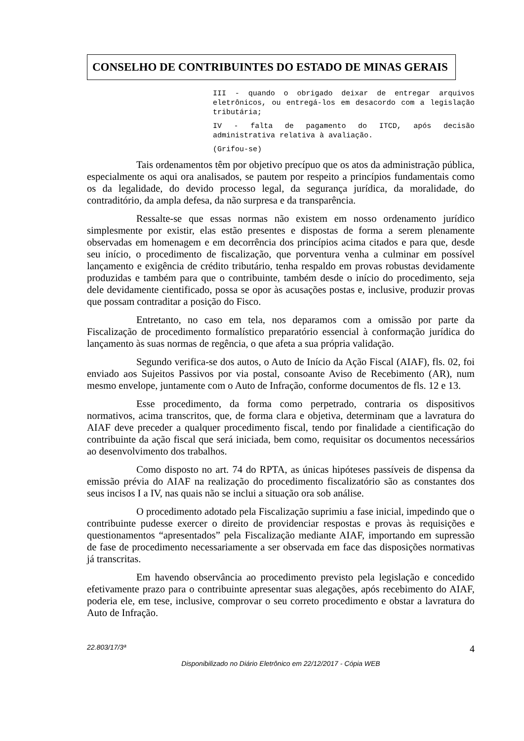CONSELHO DE CONTRIBUINTES DO ESTADO DE MINAS GERAIS
III - quando o obrigado deixar de entregar arquivos eletrônicos, ou entregá-los em desacordo com a legislação tributária;
IV - falta de pagamento do ITCD, após decisão administrativa relativa à avaliação.
(Grifou-se)
Tais ordenamentos têm por objetivo precípuo que os atos da administração pública, especialmente os aqui ora analisados, se pautem por respeito a princípios fundamentais como os da legalidade, do devido processo legal, da segurança jurídica, da moralidade, do contraditório, da ampla defesa, da não surpresa e da transparência.
Ressalte-se que essas normas não existem em nosso ordenamento jurídico simplesmente por existir, elas estão presentes e dispostas de forma a serem plenamente observadas em homenagem e em decorrência dos princípios acima citados e para que, desde seu início, o procedimento de fiscalização, que porventura venha a culminar em possível lançamento e exigência de crédito tributário, tenha respaldo em provas robustas devidamente produzidas e também para que o contribuinte, também desde o início do procedimento, seja dele devidamente cientificado, possa se opor às acusações postas e, inclusive, produzir provas que possam contraditar a posição do Fisco.
Entretanto, no caso em tela, nos deparamos com a omissão por parte da Fiscalização de procedimento formalístico preparatório essencial à conformação jurídica do lançamento às suas normas de regência, o que afeta a sua própria validação.
Segundo verifica-se dos autos, o Auto de Início da Ação Fiscal (AIAF), fls. 02, foi enviado aos Sujeitos Passivos por via postal, consoante Aviso de Recebimento (AR), num mesmo envelope, juntamente com o Auto de Infração, conforme documentos de fls. 12 e 13.
Esse procedimento, da forma como perpetrado, contraria os dispositivos normativos, acima transcritos, que, de forma clara e objetiva, determinam que a lavratura do AIAF deve preceder a qualquer procedimento fiscal, tendo por finalidade a cientificação do contribuinte da ação fiscal que será iniciada, bem como, requisitar os documentos necessários ao desenvolvimento dos trabalhos.
Como disposto no art. 74 do RPTA, as únicas hipóteses passíveis de dispensa da emissão prévia do AIAF na realização do procedimento fiscalizatório são as constantes dos seus incisos I a IV, nas quais não se inclui a situação ora sob análise.
O procedimento adotado pela Fiscalização suprimiu a fase inicial, impedindo que o contribuinte pudesse exercer o direito de providenciar respostas e provas às requisições e questionamentos “apresentados” pela Fiscalização mediante AIAF, importando em supressão de fase de procedimento necessariamente a ser observada em face das disposições normativas já transcritas.
Em havendo observância ao procedimento previsto pela legislação e concedido efetivamente prazo para o contribuinte apresentar suas alegações, após recebimento do AIAF, poderia ele, em tese, inclusive, comprovar o seu correto procedimento e obstar a lavratura do Auto de Infração.
22.803/17/3ª 4
Disponibilizado no Diário Eletrônico em 22/12/2017 - Cópia WEB